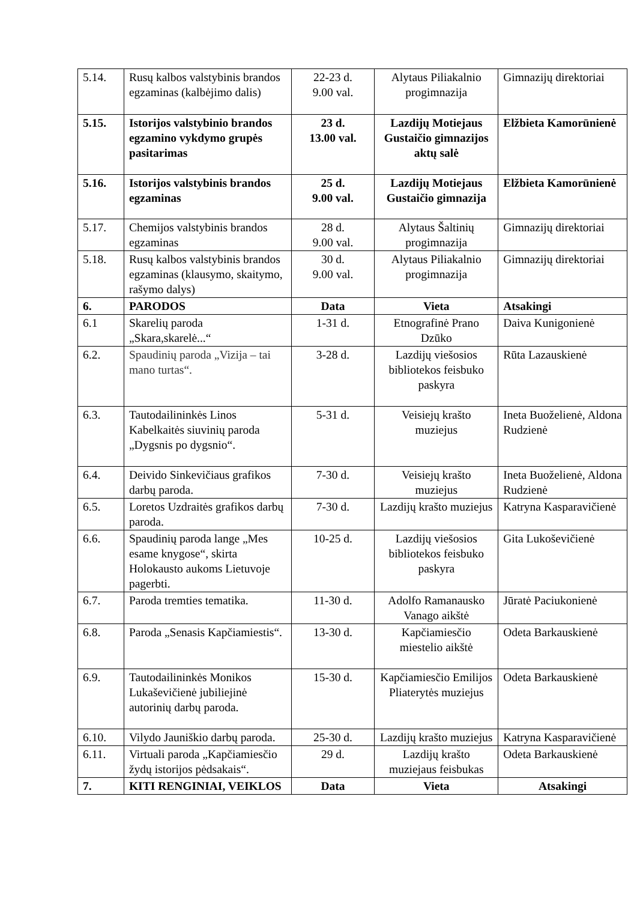| 5.14. | Rusų kalbos valstybinis brandos egzaminas (kalbėjimo dalis) | 22-23 d. 9.00 val. | Alytaus Piliakalnio progimnazija | Gimnazijų direktoriai |
| 5.15. | Istorijos valstybinio brandos egzamino vykdymo grupės pasitarimas | 23 d. 13.00 val. | Lazdijų Motiejaus Gustaičio gimnazijos aktų salė | Elžbieta Kamorūnienė |
| 5.16. | Istorijos valstybinis brandos egzaminas | 25 d. 9.00 val. | Lazdijų Motiejaus Gustaičio gimnazija | Elžbieta Kamorūnienė |
| 5.17. | Chemijos valstybinis brandos egzaminas | 28 d. 9.00 val. | Alytaus Šaltinių progimnazija | Gimnazijų direktoriai |
| 5.18. | Rusų kalbos valstybinis brandos egzaminas (klausymo, skaitymo, rašymo dalys) | 30 d. 9.00 val. | Alytaus Piliakalnio progimnazija | Gimnazijų direktoriai |
| 6. | PARODOS | Data | Vieta | Atsakingi |
| 6.1 | Skarelių paroda „Skara,skarelė...“ | 1-31 d. | Etnografinė Prano Dzūko | Daiva Kunigonienė |
| 6.2. | Spaudinių paroda „Vizija – tai mano turtas“. | 3-28 d. | Lazdijų viešosios bibliotekos feisbuko paskyra | Rūta Lazauskienė |
| 6.3. | Tautodailininkės Linos Kabelkaitės siuvinių paroda „Dygsnis po dygsnio“. | 5-31 d. | Veisiejų krašto muziejus | Ineta Buoželienė, Aldona Rudzienė |
| 6.4. | Deivido Sinkevičiaus grafikos darbų paroda. | 7-30 d. | Veisiejų krašto muziejus | Ineta Buoželienė, Aldona Rudzienė |
| 6.5. | Loretos Uzdraitės grafikos darbų paroda. | 7-30 d. | Lazdijų krašto muziejus | Katryna Kasparavičienė |
| 6.6. | Spaudinių paroda lange „Mes esame knygose“, skirta Holokausto aukoms Lietuvoje pagerbti. | 10-25 d. | Lazdijų viešosios bibliotekos feisbuko paskyra | Gita Lukoševičienė |
| 6.7. | Paroda tremties tematika. | 11-30 d. | Adolfo Ramanausko Vanago aikštė | Jūratė Paciukonienė |
| 6.8. | Paroda „Senasis Kapčiamiestis“. | 13-30 d. | Kapčiamiesčio miestelio aikštė | Odeta Barkauskienė |
| 6.9. | Tautodailininkės Monikos Lukaševičienė jubiliejinė autorinių darbų paroda. | 15-30 d. | Kapčiamiesčio Emilijos Pliaterytės muziejus | Odeta Barkauskienė |
| 6.10. | Vilydo Jauniškio darbų paroda. | 25-30 d. | Lazdijų krašto muziejus | Katryna Kasparavičienė |
| 6.11. | Virtuali paroda „Kapčiamiesčio žydų istorijos pėdsakais“. | 29 d. | Lazdijų krašto muziejaus feisbukas | Odeta Barkauskienė |
| 7. | KITI RENGINIAI, VEIKLOS | Data | Vieta | Atsakingi |